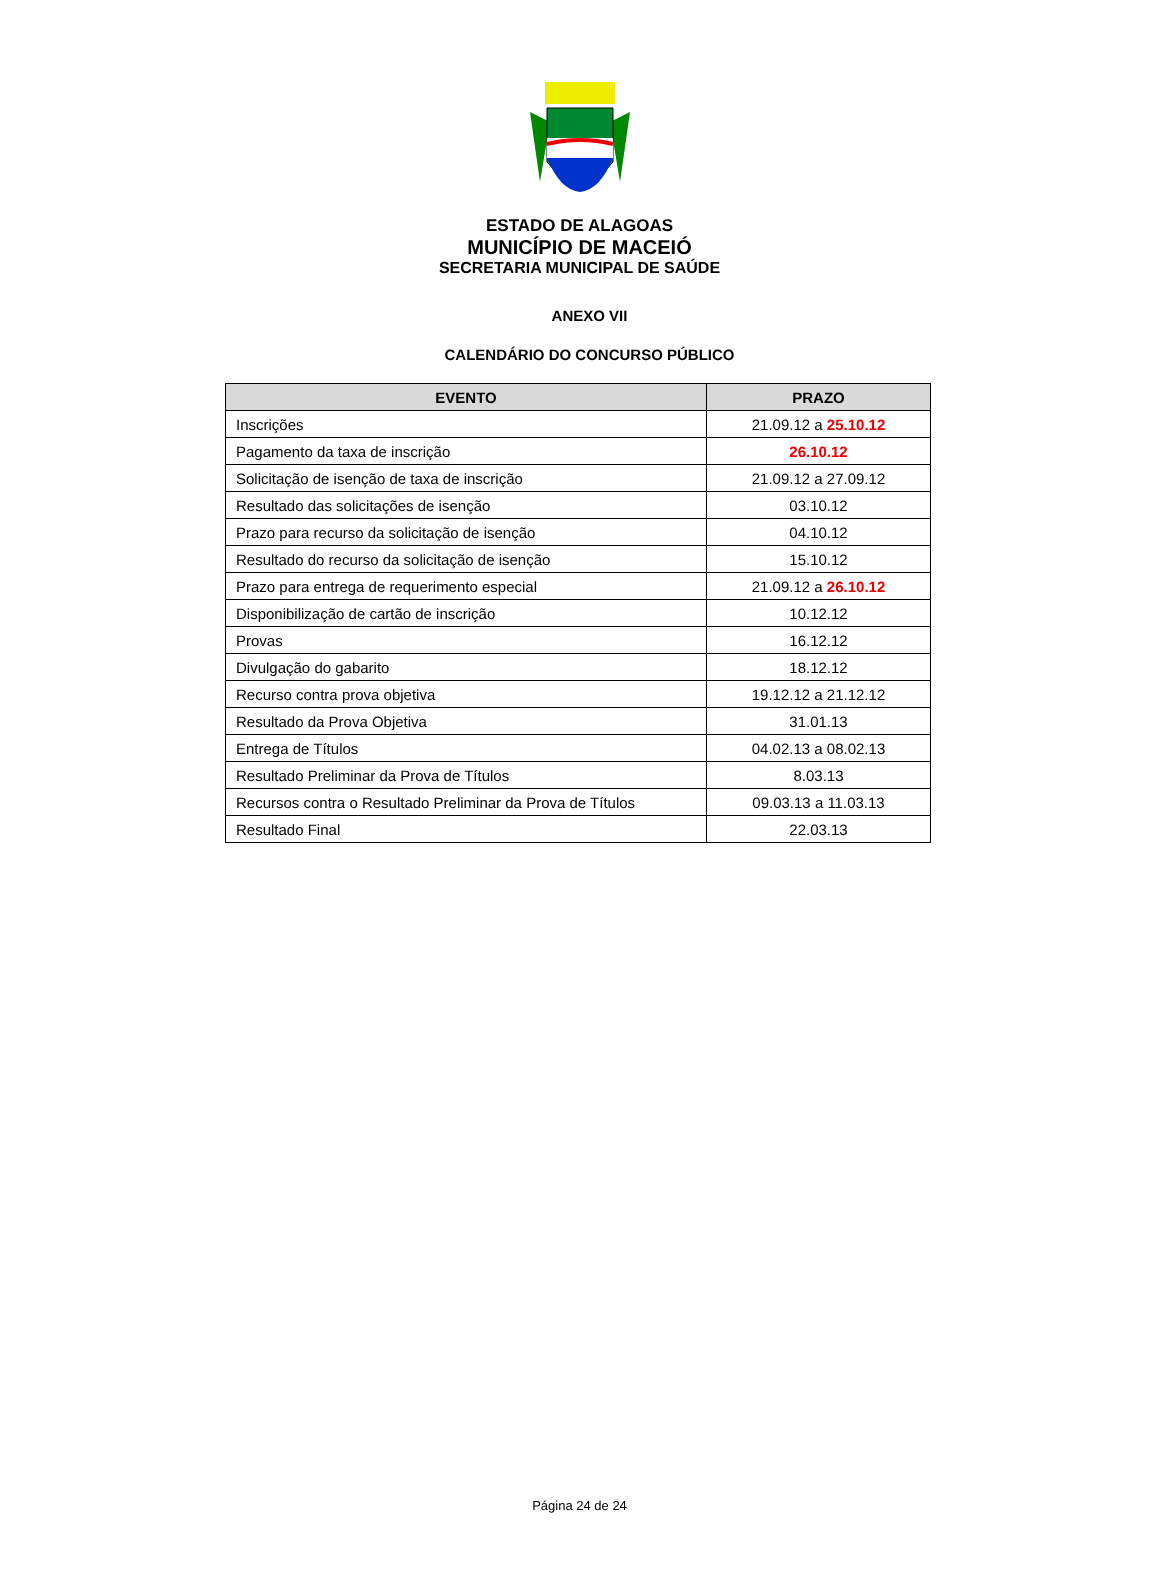ESTADO DE ALAGOAS
MUNICÍPIO DE MACEIÓ
SECRETARIA MUNICIPAL DE SAÚDE
ANEXO VII
CALENDÁRIO DO CONCURSO PÚBLICO
| EVENTO | PRAZO |
| --- | --- |
| Inscrições | 21.09.12 a 25.10.12 |
| Pagamento da taxa de inscrição | 26.10.12 |
| Solicitação de isenção de taxa de inscrição | 21.09.12 a 27.09.12 |
| Resultado das solicitações de isenção | 03.10.12 |
| Prazo para recurso da solicitação de isenção | 04.10.12 |
| Resultado do recurso da solicitação de isenção | 15.10.12 |
| Prazo para entrega de requerimento especial | 21.09.12 a 26.10.12 |
| Disponibilização de cartão de inscrição | 10.12.12 |
| Provas | 16.12.12 |
| Divulgação do gabarito | 18.12.12 |
| Recurso contra prova objetiva | 19.12.12 a 21.12.12 |
| Resultado da Prova Objetiva | 31.01.13 |
| Entrega de Títulos | 04.02.13 a 08.02.13 |
| Resultado Preliminar da Prova de Títulos | 8.03.13 |
| Recursos contra o Resultado Preliminar da Prova de Títulos | 09.03.13 a 11.03.13 |
| Resultado Final | 22.03.13 |
Página 24 de 24